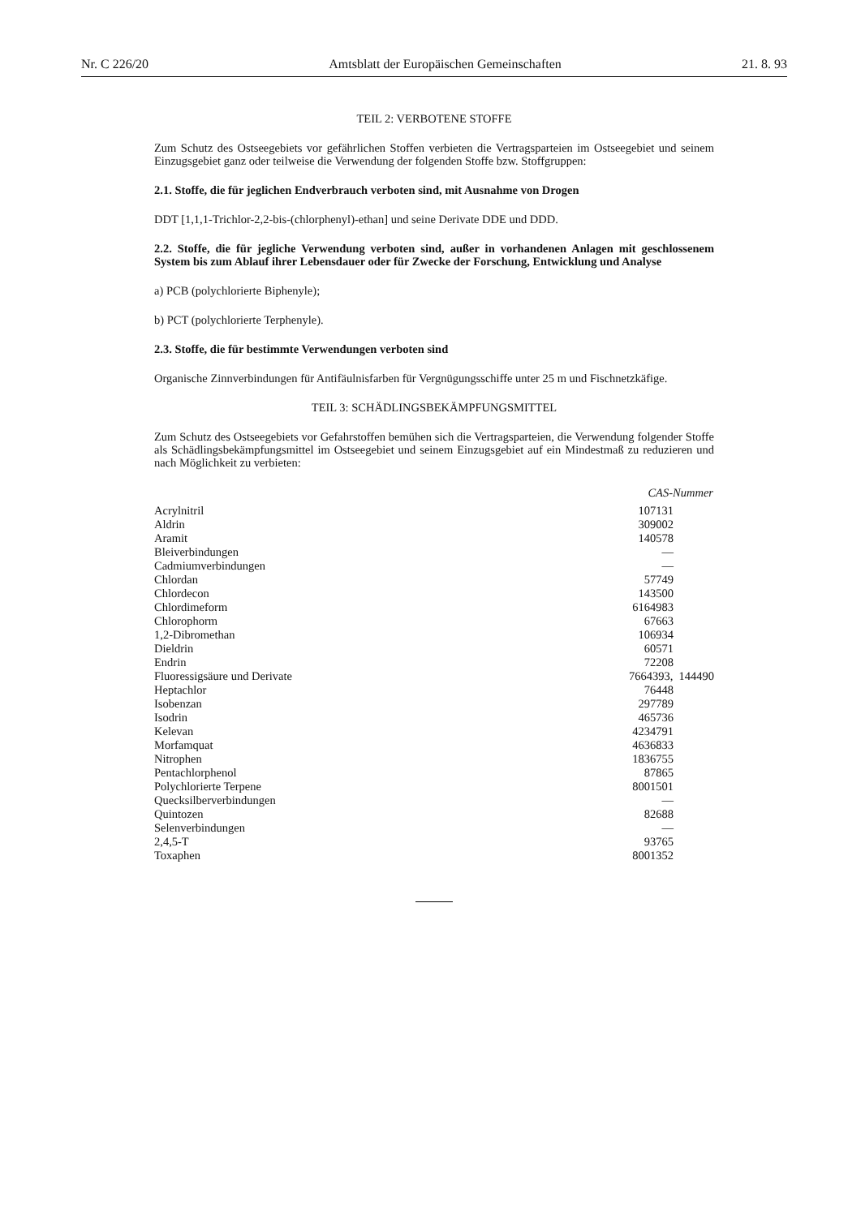Nr. C 226/20 Amtsblatt der Europäischen Gemeinschaften 21. 8. 93
TEIL 2: VERBOTENE STOFFE
Zum Schutz des Ostseegebiets vor gefährlichen Stoffen verbieten die Vertragsparteien im Ostseegebiet und seinem Einzugsgebiet ganz oder teilweise die Verwendung der folgenden Stoffe bzw. Stoffgruppen:
2.1. Stoffe, die für jeglichen Endverbrauch verboten sind, mit Ausnahme von Drogen
DDT [1,1,1-Trichlor-2,2-bis-(chlorphenyl)-ethan] und seine Derivate DDE und DDD.
2.2. Stoffe, die für jegliche Verwendung verboten sind, außer in vorhandenen Anlagen mit geschlossenem System bis zum Ablauf ihrer Lebensdauer oder für Zwecke der Forschung, Entwicklung und Analyse
a) PCB (polychlorierte Biphenyle);
b) PCT (polychlorierte Terphenyle).
2.3. Stoffe, die für bestimmte Verwendungen verboten sind
Organische Zinnverbindungen für Antifäulnisfarben für Vergnügungsschiffe unter 25 m und Fischnetzkäfige.
TEIL 3: SCHÄDLINGSBEKÄMPFUNGSMITTEL
Zum Schutz des Ostseegebiets vor Gefahrstoffen bemühen sich die Vertragsparteien, die Verwendung folgender Stoffe als Schädlingsbekämpfungsmittel im Ostseegebiet und seinem Einzugsgebiet auf ein Mindestmaß zu reduzieren und nach Möglichkeit zu verbieten:
| | CAS-Nummer |
| --- | --- |
| Acrylnitril | 107131 |
| Aldrin | 309002 |
| Aramit | 140578 |
| Bleiverbindungen | — |
| Cadmiumverbindungen | — |
| Chlordan | 57749 |
| Chlordecon | 143500 |
| Chlordimeform | 6164983 |
| Chlorophorm | 67663 |
| 1,2-Dibromethan | 106934 |
| Dieldrin | 60571 |
| Endrin | 72208 |
| Fluoressigsäure und Derivate | 7664393, 144490 |
| Heptachlor | 76448 |
| Isobenzan | 297789 |
| Isodrin | 465736 |
| Kelevan | 4234791 |
| Morfamquat | 4636833 |
| Nitrophen | 1836755 |
| Pentachlorphenol | 87865 |
| Polychlorierte Terpene | 8001501 |
| Quecksilberverbindungen | — |
| Quintozen | 82688 |
| Selenverbindungen | — |
| 2,4,5-T | 93765 |
| Toxaphen | 8001352 |